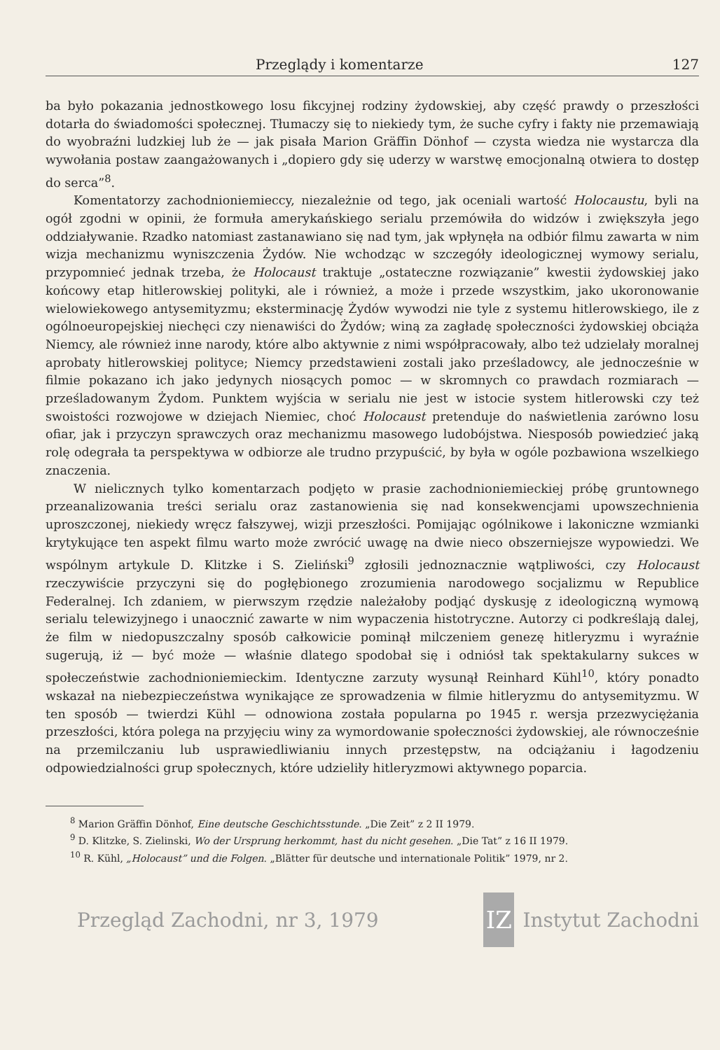Przeglądy i komentarze 127
ba było pokazania jednostkowego losu fikcyjnej rodziny żydowskiej, aby część prawdy o przeszłości dotarła do świadomości społecznej. Tłumaczy się to niekiedy tym, że suche cyfry i fakty nie przemawiają do wyobraźni ludzkiej lub że — jak pisała Marion Gräffin Dönhof — czysta wiedza nie wystarcza dla wywołania postaw zaangażowanych i „dopiero gdy się uderzy w warstwę emocjonalną otwiera to dostęp do serca”<sup>8</sup>.
Komentatorzy zachodnioniemieccy, niezależnie od tego, jak oceniali wartość Holocaustu, byli na ogół zgodni w opinii, że formuła amerykańskiego serialu przemówiła do widzów i zwiększyła jego oddziaływanie. Rzadko natomiast zastanawiano się nad tym, jak wpłynęła na odbiór filmu zawarta w nim wizja mechanizmu wyniszczenia Żydów. Nie wchodząc w szczegóły ideologicznej wymowy serialu, przypomnieć jednak trzeba, że Holocaust traktuje „ostateczne rozwiązanie” kwestii żydowskiej jako końcowy etap hitlerowskiej polityki, ale i również, a może i przede wszystkim, jako ukoronowanie wielowiekowego antysemityzmu; eksterminację Żydów wywodzi nie tyle z systemu hitlerowskiego, ile z ogólnoeuropejskiej niechęci czy nienawiści do Żydów; winą za zagładę społeczności żydowskiej obciąża Niemcy, ale również inne narody, które albo aktywnie z nimi współpracowały, albo też udzielały moralnej aprobaty hitlerowskiej polityce; Niemcy przedstawieni zostali jako prześladowcy, ale jednocześnie w filmie pokazano ich jako jedynych niosących pomoc — w skromnych co prawdach rozmiarach — prześladowanym Żydom. Punktem wyjścia w serialu nie jest w istocie system hitlerowski czy też swoistości rozwojowe w dziejach Niemiec, choć Holocaust pretenduje do naświetlenia zarówno losu ofiar, jak i przyczyn sprawczych oraz mechanizmu masowego ludobójstwa. Niesposób powiedzieć jaką rolę odegrała ta perspektywa w odbiorze ale trudno przypuścić, by była w ogóle pozbawiona wszelkiego znaczenia.
W nielicznych tylko komentarzach podjęto w prasie zachodnioniemieckiej próbę gruntownego przeanalizowania treści serialu oraz zastanowienia się nad konsekwencjami upowszechnienia uproszczonej, niekiedy wręcz fałszywej, wizji przeszłości. Pomijając ogólnikowe i lakoniczne wzmianki krytykujące ten aspekt filmu warto może zwrócić uwagę na dwie nieco obszerniejsze wypowiedzi. We wspólnym artykule D. Klitzke i S. Zieliński<sup>9</sup> zgłosili jednoznacznie wątpliwości, czy Holocaust rzeczywiście przyczyni się do pogłębionego zrozumienia narodowego socjalizmu w Republice Federalnej. Ich zdaniem, w pierwszym rzędzie należałoby podjąć dyskusję z ideologiczną wymową serialu telewizyjnego i unaocznić zawarte w nim wypaczenia histotryczne. Autorzy ci podkreślają dalej, że film w niedopuszczalny sposób całkowicie pominął milczeniem genezę hitleryzmu i wyraźnie sugerują, iż — być może — właśnie dlatego spodobał się i odniósł tak spektakularny sukces w społeczeństwie zachodnioniemieckim. Identyczne zarzuty wysunął Reinhard Kühl<sup>10</sup>, który ponadto wskazał na niebezpieczeństwa wynikające ze sprowadzenia w filmie hitleryzmu do antysemityzmu. W ten sposób — twierdzi Kühl — odnowiona została popularna po 1945 r. wersja przezwyciężania przeszłości, która polega na przyjęciu winy za wymordowanie społeczności żydowskiej, ale równocześnie na przemilczaniu lub usprawiedliwianiu innych przestępstw, na odciążaniu i łagodzeniu odpowiedzialności grup społecznych, które udzieliły hitleryzmowi aktywnego poparcia.
<sup>8</sup> Marion Gräffin Dönhof, Eine deutsche Geschichtsstunde. „Die Zeit” z 2 II 1979.
<sup>9</sup> D. Klitzke, S. Zielinski, Wo der Ursprung herkommt, hast du nicht gesehen. „Die Tat” z 16 II 1979.
<sup>10</sup> R. Kühl, „Holocaust” und die Folgen. „Blätter für deutsche und internationale Politik” 1979, nr 2.
Przegląd Zachodni, nr 3, 1979 IZ Instytut Zachodni